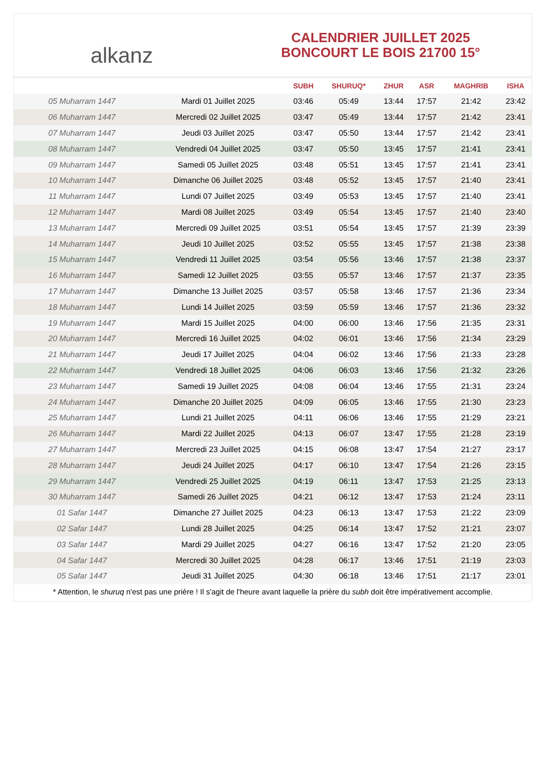alkanz
CALENDRIER JUILLET 2025
BONCOURT LE BOIS 21700 15°
| | | SUBH | SHURUQ* | ZHUR | ASR | MAGHRIB | ISHA |
| --- | --- | --- | --- | --- | --- | --- | --- |
| 05 Muharram 1447 | Mardi 01 Juillet 2025 | 03:46 | 05:49 | 13:44 | 17:57 | 21:42 | 23:42 |
| 06 Muharram 1447 | Mercredi 02 Juillet 2025 | 03:47 | 05:49 | 13:44 | 17:57 | 21:42 | 23:41 |
| 07 Muharram 1447 | Jeudi 03 Juillet 2025 | 03:47 | 05:50 | 13:44 | 17:57 | 21:42 | 23:41 |
| 08 Muharram 1447 | Vendredi 04 Juillet 2025 | 03:47 | 05:50 | 13:45 | 17:57 | 21:41 | 23:41 |
| 09 Muharram 1447 | Samedi 05 Juillet 2025 | 03:48 | 05:51 | 13:45 | 17:57 | 21:41 | 23:41 |
| 10 Muharram 1447 | Dimanche 06 Juillet 2025 | 03:48 | 05:52 | 13:45 | 17:57 | 21:40 | 23:41 |
| 11 Muharram 1447 | Lundi 07 Juillet 2025 | 03:49 | 05:53 | 13:45 | 17:57 | 21:40 | 23:41 |
| 12 Muharram 1447 | Mardi 08 Juillet 2025 | 03:49 | 05:54 | 13:45 | 17:57 | 21:40 | 23:40 |
| 13 Muharram 1447 | Mercredi 09 Juillet 2025 | 03:51 | 05:54 | 13:45 | 17:57 | 21:39 | 23:39 |
| 14 Muharram 1447 | Jeudi 10 Juillet 2025 | 03:52 | 05:55 | 13:45 | 17:57 | 21:38 | 23:38 |
| 15 Muharram 1447 | Vendredi 11 Juillet 2025 | 03:54 | 05:56 | 13:46 | 17:57 | 21:38 | 23:37 |
| 16 Muharram 1447 | Samedi 12 Juillet 2025 | 03:55 | 05:57 | 13:46 | 17:57 | 21:37 | 23:35 |
| 17 Muharram 1447 | Dimanche 13 Juillet 2025 | 03:57 | 05:58 | 13:46 | 17:57 | 21:36 | 23:34 |
| 18 Muharram 1447 | Lundi 14 Juillet 2025 | 03:59 | 05:59 | 13:46 | 17:57 | 21:36 | 23:32 |
| 19 Muharram 1447 | Mardi 15 Juillet 2025 | 04:00 | 06:00 | 13:46 | 17:56 | 21:35 | 23:31 |
| 20 Muharram 1447 | Mercredi 16 Juillet 2025 | 04:02 | 06:01 | 13:46 | 17:56 | 21:34 | 23:29 |
| 21 Muharram 1447 | Jeudi 17 Juillet 2025 | 04:04 | 06:02 | 13:46 | 17:56 | 21:33 | 23:28 |
| 22 Muharram 1447 | Vendredi 18 Juillet 2025 | 04:06 | 06:03 | 13:46 | 17:56 | 21:32 | 23:26 |
| 23 Muharram 1447 | Samedi 19 Juillet 2025 | 04:08 | 06:04 | 13:46 | 17:55 | 21:31 | 23:24 |
| 24 Muharram 1447 | Dimanche 20 Juillet 2025 | 04:09 | 06:05 | 13:46 | 17:55 | 21:30 | 23:23 |
| 25 Muharram 1447 | Lundi 21 Juillet 2025 | 04:11 | 06:06 | 13:46 | 17:55 | 21:29 | 23:21 |
| 26 Muharram 1447 | Mardi 22 Juillet 2025 | 04:13 | 06:07 | 13:47 | 17:55 | 21:28 | 23:19 |
| 27 Muharram 1447 | Mercredi 23 Juillet 2025 | 04:15 | 06:08 | 13:47 | 17:54 | 21:27 | 23:17 |
| 28 Muharram 1447 | Jeudi 24 Juillet 2025 | 04:17 | 06:10 | 13:47 | 17:54 | 21:26 | 23:15 |
| 29 Muharram 1447 | Vendredi 25 Juillet 2025 | 04:19 | 06:11 | 13:47 | 17:53 | 21:25 | 23:13 |
| 30 Muharram 1447 | Samedi 26 Juillet 2025 | 04:21 | 06:12 | 13:47 | 17:53 | 21:24 | 23:11 |
| 01 Safar 1447 | Dimanche 27 Juillet 2025 | 04:23 | 06:13 | 13:47 | 17:53 | 21:22 | 23:09 |
| 02 Safar 1447 | Lundi 28 Juillet 2025 | 04:25 | 06:14 | 13:47 | 17:52 | 21:21 | 23:07 |
| 03 Safar 1447 | Mardi 29 Juillet 2025 | 04:27 | 06:16 | 13:47 | 17:52 | 21:20 | 23:05 |
| 04 Safar 1447 | Mercredi 30 Juillet 2025 | 04:28 | 06:17 | 13:46 | 17:51 | 21:19 | 23:03 |
| 05 Safar 1447 | Jeudi 31 Juillet 2025 | 04:30 | 06:18 | 13:46 | 17:51 | 21:17 | 23:01 |
* Attention, le shuruq n'est pas une prière ! Il s'agit de l'heure avant laquelle la prière du subh doit être impérativement accomplie.